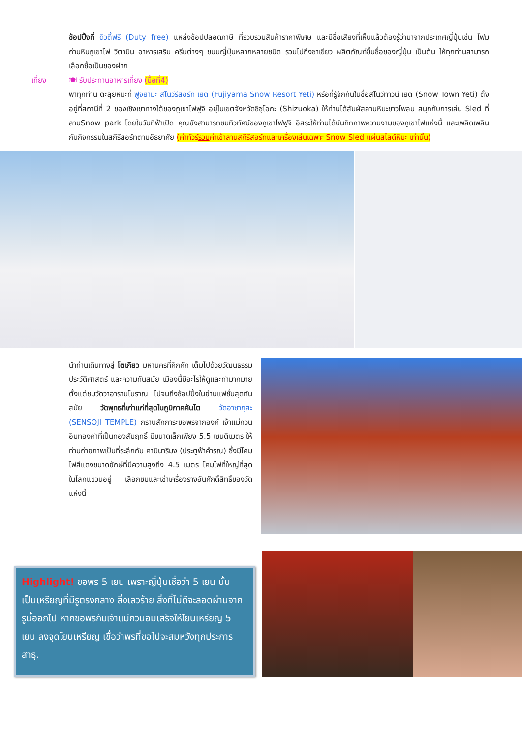ช้อปปิ้งที่ ดิวตี้ฟรี (Duty free) แหล่งช้อปปลอดภาษี ที่รวบรวมสินค้าราคาพิเศษ และมีชื่อเสียงที่เห็นแล้วต้องรู้ว่ามาจากประเทศญี่ปุ่นเช่น โฟมถ่านหินภูเขาไฟ วิตามิน อาหารเสริม ครีมต่างๆ ขนมญี่ปุ่นหลากหลายชนิด รวมไปถึงชาเขียว ผลิตภัณฑ์ขึ้นชื่อของญี่ปุ่น เป็นต้น ให้ทุกท่านสามารถเลือกซื้อเป็นของฝาก
เที่ยง 🍽 รับประทานอาหารเที่ยง (มื้อที่4)
พาทุกท่าน ตะลุยหิมะที่ ฟูจิยามะ สโนว์รีสอร์ท เยติ (Fujiyama Snow Resort Yeti) หรือที่รู้จักกันในชื่อสโนว์ทาวน์ เยติ (Snow Town Yeti) ตั้งอยู่ที่สถานีที่ 2 ของเชิงเขาทางใต้ของภูเขาไฟฟูจิ อยู่ในเขตจังหวัดชิซุโอกะ (Shizuoka) ให้ท่านได้สัมผัสลานหิมะขาวโพลน สนุกกับการเล่น Sled ที่ลานSnow park โดยในวันที่ฟ้าเปิด คุณยังสามารถชมทิวทัศน์ของภูเขาไฟฟูจิ อิสระให้ท่านได้บันทึกภาพความงามของภูเขาไฟแห่งนี้ และเพลิดเพลินกับกิจกรรมในสกีรีสอร์ทตามอัธยาศัย (ค่าทัวร์รวมค่าเข้าลานสกีรีสอร์ทและเครื่องเล่นเฉพาะ Snow Sled แผ่นสไลด์หิมะ เท่านั้น)
นำท่านเดินทางสู่ โตเกียว มหานครที่คึกคัก เต็มไปด้วยวัฒนธรรม ประวัติศาสตร์ และความทันสมัย เมืองนี้มีอะไรให้ดูและทำมากมาย ตั้งแต่ชมวัดวาอารามโบราณ ไปจนถึงช้อปปิ้งในย่านแฟชั่นสุดทันสมัย วัดพุทธที่เก่าแก่ที่สุดในภูมิภาคคันโต วัดอาซากุสะ (SENSOJI TEMPLE) กราบสักการะขอพรจากองค์ เจ้าแม่กวนอิมทองคำที่เป็นทองสัมฤทธิ์ มีขนาดเล็กเพียง 5.5 เซนติเมตร ให้ท่านถ่ายภาพเป็นที่ระลึกกับ คามินาริมง (ประตูฟ้าคำรณ) ซึ่งมีโคมไฟสีแดงขนาดยักษ์ที่มีความสูงถึง 4.5 เมตร โคมไฟที่ใหญ่ที่สุดในโลกแขวนอยู่ เลือกชมและเช่าเครื่องรางอันศักดิ์สิทธิ์ของวัดแห่งนี้
Highlight! ขอพร 5 เยน เพราะญี่ปุ่นเชื่อว่า 5 เยน นั้น เป็นเหรียญที่มีรูตรงกลาง สิ่งเลวร้าย สิ่งที่ไม่ดีจะลอดผ่านจากรูนี้ออกไป หากขอพรกับเจ้าแม่กวนอิมเสร็จให้โยนเหรียญ 5 เยน ลงจุดโยนเหรียญ เชื่อว่าพรที่ขอไปจะสมหวังทุกประการ สาธุ.